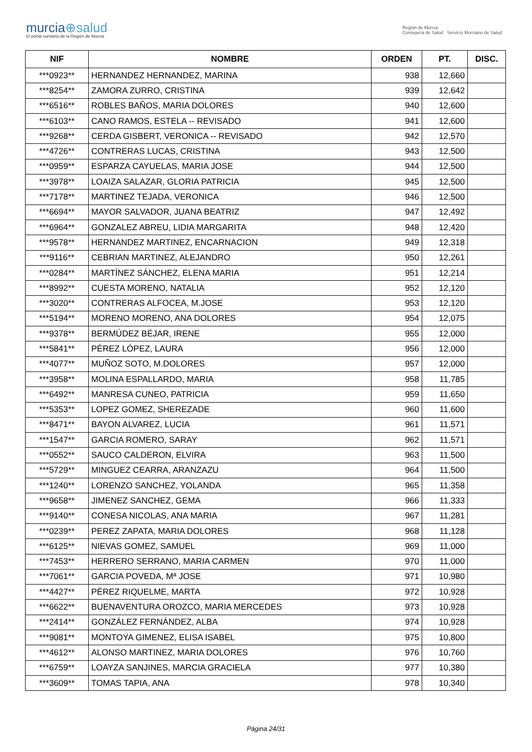murcia⊕salud
El portal sanitario de la Región de Murcia
Región de Murcia
Consejería de Salud Servicio Murciano de Salud
| NIF | NOMBRE | ORDEN | PT. | DISC. |
| --- | --- | --- | --- | --- |
| ***0923** | HERNANDEZ HERNANDEZ, MARINA | 938 | 12,660 | |
| ***8254** | ZAMORA ZURRO, CRISTINA | 939 | 12,642 | |
| ***6516** | ROBLES BAÑOS, MARIA DOLORES | 940 | 12,600 | |
| ***6103** | CANO RAMOS, ESTELA -- REVISADO | 941 | 12,600 | |
| ***9268** | CERDA GISBERT, VERONICA -- REVISADO | 942 | 12,570 | |
| ***4726** | CONTRERAS LUCAS, CRISTINA | 943 | 12,500 | |
| ***0959** | ESPARZA CAYUELAS, MARIA JOSE | 944 | 12,500 | |
| ***3978** | LOAIZA SALAZAR, GLORIA PATRICIA | 945 | 12,500 | |
| ***7178** | MARTINEZ TEJADA, VERONICA | 946 | 12,500 | |
| ***6694** | MAYOR SALVADOR, JUANA BEATRIZ | 947 | 12,492 | |
| ***6964** | GONZALEZ ABREU, LIDIA MARGARITA | 948 | 12,420 | |
| ***9578** | HERNANDEZ MARTINEZ, ENCARNACION | 949 | 12,318 | |
| ***9116** | CEBRIAN MARTINEZ, ALEJANDRO | 950 | 12,261 | |
| ***0284** | MARTÍNEZ SÁNCHEZ, ELENA MARIA | 951 | 12,214 | |
| ***8992** | CUESTA MORENO, NATALIA | 952 | 12,120 | |
| ***3020** | CONTRERAS ALFOCEA, M.JOSE | 953 | 12,120 | |
| ***5194** | MORENO MORENO, ANA DOLORES | 954 | 12,075 | |
| ***9378** | BERMÚDEZ BÉJAR, IRENE | 955 | 12,000 | |
| ***5841** | PÉREZ LÓPEZ, LAURA | 956 | 12,000 | |
| ***4077** | MUÑOZ SOTO, M.DOLORES | 957 | 12,000 | |
| ***3958** | MOLINA ESPALLARDO, MARIA | 958 | 11,785 | |
| ***6492** | MANRESA CUNEO, PATRICIA | 959 | 11,650 | |
| ***5353** | LOPEZ GOMEZ, SHEREZADE | 960 | 11,600 | |
| ***8471** | BAYON ALVAREZ, LUCIA | 961 | 11,571 | |
| ***1547** | GARCIA ROMERO, SARAY | 962 | 11,571 | |
| ***0552** | SAUCO CALDERON, ELVIRA | 963 | 11,500 | |
| ***5729** | MINGUEZ CEARRA, ARANZAZU | 964 | 11,500 | |
| ***1240** | LORENZO SANCHEZ, YOLANDA | 965 | 11,358 | |
| ***9658** | JIMENEZ SANCHEZ, GEMA | 966 | 11,333 | |
| ***9140** | CONESA NICOLAS, ANA MARIA | 967 | 11,281 | |
| ***0239** | PEREZ ZAPATA, MARIA DOLORES | 968 | 11,128 | |
| ***6125** | NIEVAS GOMEZ, SAMUEL | 969 | 11,000 | |
| ***7453** | HERRERO SERRANO, MARIA CARMEN | 970 | 11,000 | |
| ***7061** | GARCIA POVEDA, Mª JOSE | 971 | 10,980 | |
| ***4427** | PÉREZ RIQUELME, MARTA | 972 | 10,928 | |
| ***6622** | BUENAVENTURA OROZCO, MARIA MERCEDES | 973 | 10,928 | |
| ***2414** | GONZÁLEZ FERNÁNDEZ, ALBA | 974 | 10,928 | |
| ***9081** | MONTOYA GIMENEZ, ELISA ISABEL | 975 | 10,800 | |
| ***4612** | ALONSO MARTINEZ, MARIA DOLORES | 976 | 10,760 | |
| ***6759** | LOAYZA SANJINES, MARCIA GRACIELA | 977 | 10,380 | |
| ***3609** | TOMAS TAPIA, ANA | 978 | 10,340 | |
Página 24/31